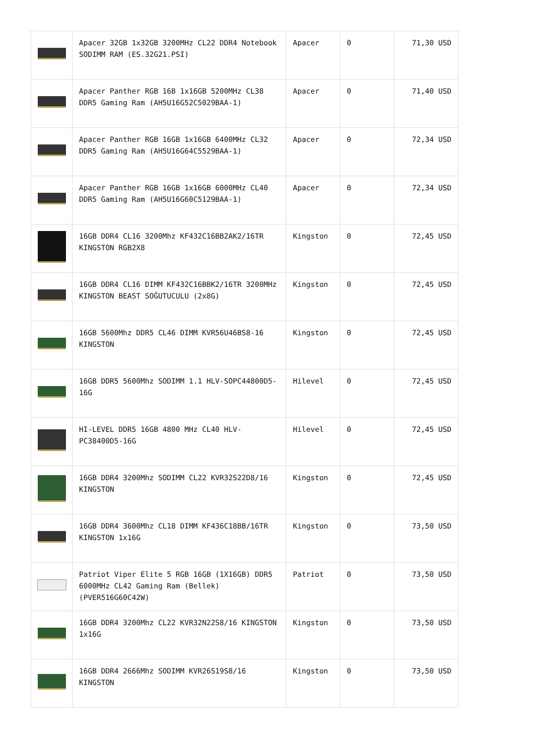| | Apacer 32GB 1x32GB 3200MHz CL22 DDR4 Notebook SODIMM RAM (ES.32G21.PSI) | Apacer | 0 | 71,30 USD |
| | Apacer Panther RGB 16B 1x16GB 5200MHz CL38 DDR5 Gaming Ram (AH5U16G52C5029BAA-1) | Apacer | 0 | 71,40 USD |
| | Apacer Panther RGB 16GB 1x16GB 6400MHz CL32 DDR5 Gaming Ram (AH5U16G64C5529BAA-1) | Apacer | 0 | 72,34 USD |
| | Apacer Panther RGB 16GB 1x16GB 6000MHz CL40 DDR5 Gaming Ram (AH5U16G60C5129BAA-1) | Apacer | 0 | 72,34 USD |
| | 16GB DDR4 CL16 3200Mhz KF432C16BB2AK2/16TR KINGSTON RGB2X8 | Kingston | 0 | 72,45 USD |
| | 16GB DDR4 CL16 DIMM KF432C16BBK2/16TR 3200MHz KINGSTON BEAST SOĞUTUCULU (2x8G) | Kingston | 0 | 72,45 USD |
| | 16GB 5600Mhz DDR5 CL46 DIMM KVR56U46BS8-16 KINGSTON | Kingston | 0 | 72,45 USD |
| | 16GB DDR5 5600Mhz SODIMM 1.1 HLV-SOPC44800D5-16G | Hilevel | 0 | 72,45 USD |
| | HI-LEVEL DDR5 16GB 4800 MHz CL40 HLV-PC38400D5-16G | Hilevel | 0 | 72,45 USD |
| | 16GB DDR4 3200Mhz SODIMM CL22 KVR32S22D8/16 KINGSTON | Kingston | 0 | 72,45 USD |
| | 16GB DDR4 3600Mhz CL18 DIMM KF436C18BB/16TR KINGSTON 1x16G | Kingston | 0 | 73,50 USD |
| | Patriot Viper Elite 5 RGB 16GB (1X16GB) DDR5 6000MHz CL42 Gaming Ram (Bellek) (PVER516G60C42W) | Patriot | 0 | 73,50 USD |
| | 16GB DDR4 3200Mhz CL22 KVR32N22S8/16 KINGSTON 1x16G | Kingston | 0 | 73,50 USD |
| | 16GB DDR4 2666Mhz SODIMM KVR26S19S8/16 KINGSTON | Kingston | 0 | 73,50 USD |